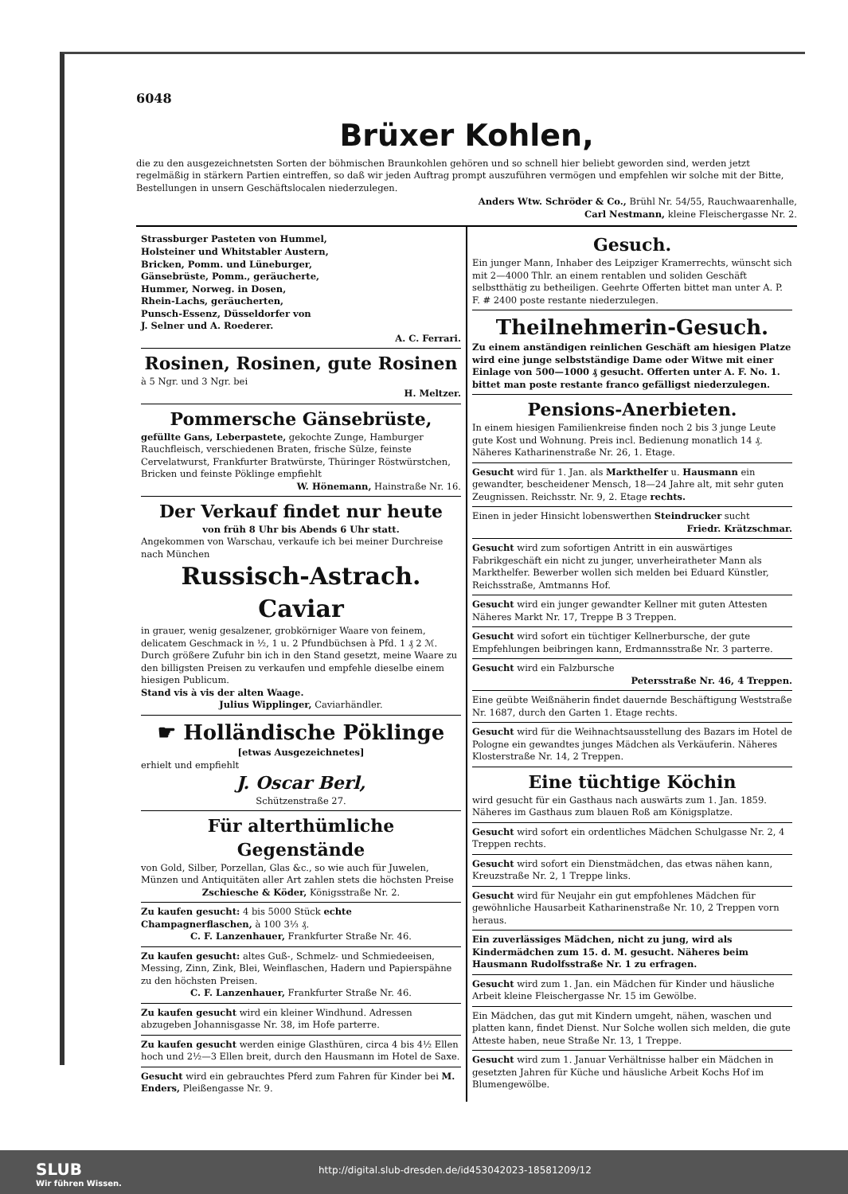6048
Brüxer Kohlen,
die zu den ausgezeichnetsten Sorten der böhmischen Braunkohlen gehören und so schnell hier beliebt geworden sind, werden jetzt regelmäßig in stärkern Partien eintreffen, so daß wir jeden Auftrag prompt auszuführen vermögen und empfehlen wir solche mit der Bitte, Bestellungen in unsern Geschäftslocalen niederzulegen.
Anders Wtw. Schröder & Co., Brühl Nr. 54/55, Rauchwaarenhalle,
Carl Nestmann, kleine Fleischergasse Nr. 2.
Strassburger Pasteten von Hummel,
Holsteiner und Whitstabler Austern,
Bricken, Pomm. und Lüneburger,
Gänsebrüste, Pomm., geräucherte,
Hummer, Norweg. in Dosen,
Rhein-Lachs, geräucherten,
Punsch-Essenz, Düsseldorfer von
J. Selner und A. Roederer.
A. C. Ferrari.
Rosinen, Rosinen, gute Rosinen
à 5 Ngr. und 3 Ngr. bei
H. Meltzer.
Pommersche Gänsebrüste,
gefüllte Gans, Leberpastete, gekochte Zunge, Hamburger Rauchfleisch, verschiedenen Braten, frische Sülze, feinste Cervelatwurst, Frankfurter Bratwürste, Thüringer Röstwürstchen, Bricken und feinste Pöklinge empfiehlt
W. Hönemann, Hainstraße Nr. 16.
Der Verkauf findet nur heute
von früh 8 Uhr bis Abends 6 Uhr statt.
Angekommen von Warschau, verkaufe ich bei meiner Durchreise nach München
Russisch-Astrach. Caviar
in grauer, wenig gesalzener, grobkörniger Waare von feinem, delicatem Geschmack in ½, 1 u. 2 Pfundbüchsen à Pfd. 1 ₰ 2 ℳ. Durch größere Zufuhr bin ich in den Stand gesetzt, meine Waare zu den billigsten Preisen zu verkaufen und empfehle dieselbe einem hiesigen Publicum.
Stand vis à vis der alten Waage.
Julius Wipplinger, Caviarhändler.
☛ Holländische Pöklinge
[etwas Ausgezeichnetes]
erhielt und empfiehlt
J. Oscar Berl,
Schützenstraße 27.
Für alterthümliche Gegenstände
von Gold, Silber, Porzellan, Glas &c., so wie auch für Juwelen, Münzen und Antiquitäten aller Art zahlen stets die höchsten Preise
Zschiesche & Köder, Königsstraße Nr. 2.
Zu kaufen gesucht: 4 bis 5000 Stück echte Champagnerflaschen, à 100 3⅓ ₰.
C. F. Lanzenhauer, Frankfurter Straße Nr. 46.
Zu kaufen gesucht: altes Guß-, Schmelz- und Schmiedeeisen, Messing, Zinn, Zink, Blei, Weinflaschen, Hadern und Papierspähne zu den höchsten Preisen.
C. F. Lanzenhauer, Frankfurter Straße Nr. 46.
Zu kaufen gesucht wird ein kleiner Windhund. Adressen abzugeben Johannisgasse Nr. 38, im Hofe parterre.
Zu kaufen gesucht werden einige Glasthüren, circa 4 bis 4½ Ellen hoch und 2½—3 Ellen breit, durch den Hausmann im Hotel de Saxe.
Gesucht wird ein gebrauchtes Pferd zum Fahren für Kinder bei M. Enders, Pleißengasse Nr. 9.
Gesuch.
Ein junger Mann, Inhaber des Leipziger Kramerrechts, wünscht sich mit 2—4000 Thlr. an einem rentablen und soliden Geschäft selbstthätig zu betheiligen. Geehrte Offerten bittet man unter A. P. F. # 2400 poste restante niederzulegen.
Theilnehmerin-Gesuch.
Zu einem anständigen reinlichen Geschäft am hiesigen Platze wird eine junge selbstständige Dame oder Witwe mit einer Einlage von 500—1000 ₰ gesucht. Offerten unter A. F. No. 1. bittet man poste restante franco gefälligst niederzulegen.
Pensions-Anerbieten.
In einem hiesigen Familienkreise finden noch 2 bis 3 junge Leute gute Kost und Wohnung. Preis incl. Bedienung monatlich 14 ₰. Näheres Katharinenstraße Nr. 26, 1. Etage.
Gesucht wird für 1. Jan. als Markthelfer u. Hausmann ein gewandter, bescheidener Mensch, 18—24 Jahre alt, mit sehr guten Zeugnissen. Reichsstr. Nr. 9, 2. Etage rechts.
Einen in jeder Hinsicht lobenswerthen Steindrucker sucht
Friedr. Krätzschmar.
Gesucht wird zum sofortigen Antritt in ein auswärtiges Fabrikgeschäft ein nicht zu junger, unverheiratheter Mann als Markthelfer. Bewerber wollen sich melden bei Eduard Künstler, Reichsstraße, Amtmanns Hof.
Gesucht wird ein junger gewandter Kellner mit guten Attesten Näheres Markt Nr. 17, Treppe B 3 Treppen.
Gesucht wird sofort ein tüchtiger Kellnerbursche, der gute Empfehlungen beibringen kann, Erdmannsstraße Nr. 3 parterre.
Gesucht wird ein Falzbursche
Petersstraße Nr. 46, 4 Treppen.
Eine geübte Weißnäherin findet dauernde Beschäftigung Weststraße Nr. 1687, durch den Garten 1. Etage rechts.
Gesucht wird für die Weihnachtsausstellung des Bazars im Hotel de Pologne ein gewandtes junges Mädchen als Verkäuferin. Näheres Klosterstraße Nr. 14, 2 Treppen.
Eine tüchtige Köchin
wird gesucht für ein Gasthaus nach auswärts zum 1. Jan. 1859. Näheres im Gasthaus zum blauen Roß am Königsplatze.
Gesucht wird sofort ein ordentliches Mädchen Schulgasse Nr. 2, 4 Treppen rechts.
Gesucht wird sofort ein Dienstmädchen, das etwas nähen kann, Kreuzstraße Nr. 2, 1 Treppe links.
Gesucht wird für Neujahr ein gut empfohlenes Mädchen für gewöhnliche Hausarbeit Katharinenstraße Nr. 10, 2 Treppen vorn heraus.
Ein zuverlässiges Mädchen, nicht zu jung, wird als Kindermädchen zum 15. d. M. gesucht. Näheres beim Hausmann Rudolfsstraße Nr. 1 zu erfragen.
Gesucht wird zum 1. Jan. ein Mädchen für Kinder und häusliche Arbeit kleine Fleischergasse Nr. 15 im Gewölbe.
Ein Mädchen, das gut mit Kindern umgeht, nähen, waschen und platten kann, findet Dienst. Nur Solche wollen sich melden, die gute Atteste haben, neue Straße Nr. 13, 1 Treppe.
Gesucht wird zum 1. Januar Verhältnisse halber ein Mädchen in gesetzten Jahren für Küche und häusliche Arbeit Kochs Hof im Blumengewölbe.
SLUB
Wir führen Wissen.
http://digital.slub-dresden.de/id453042023-18581209/12